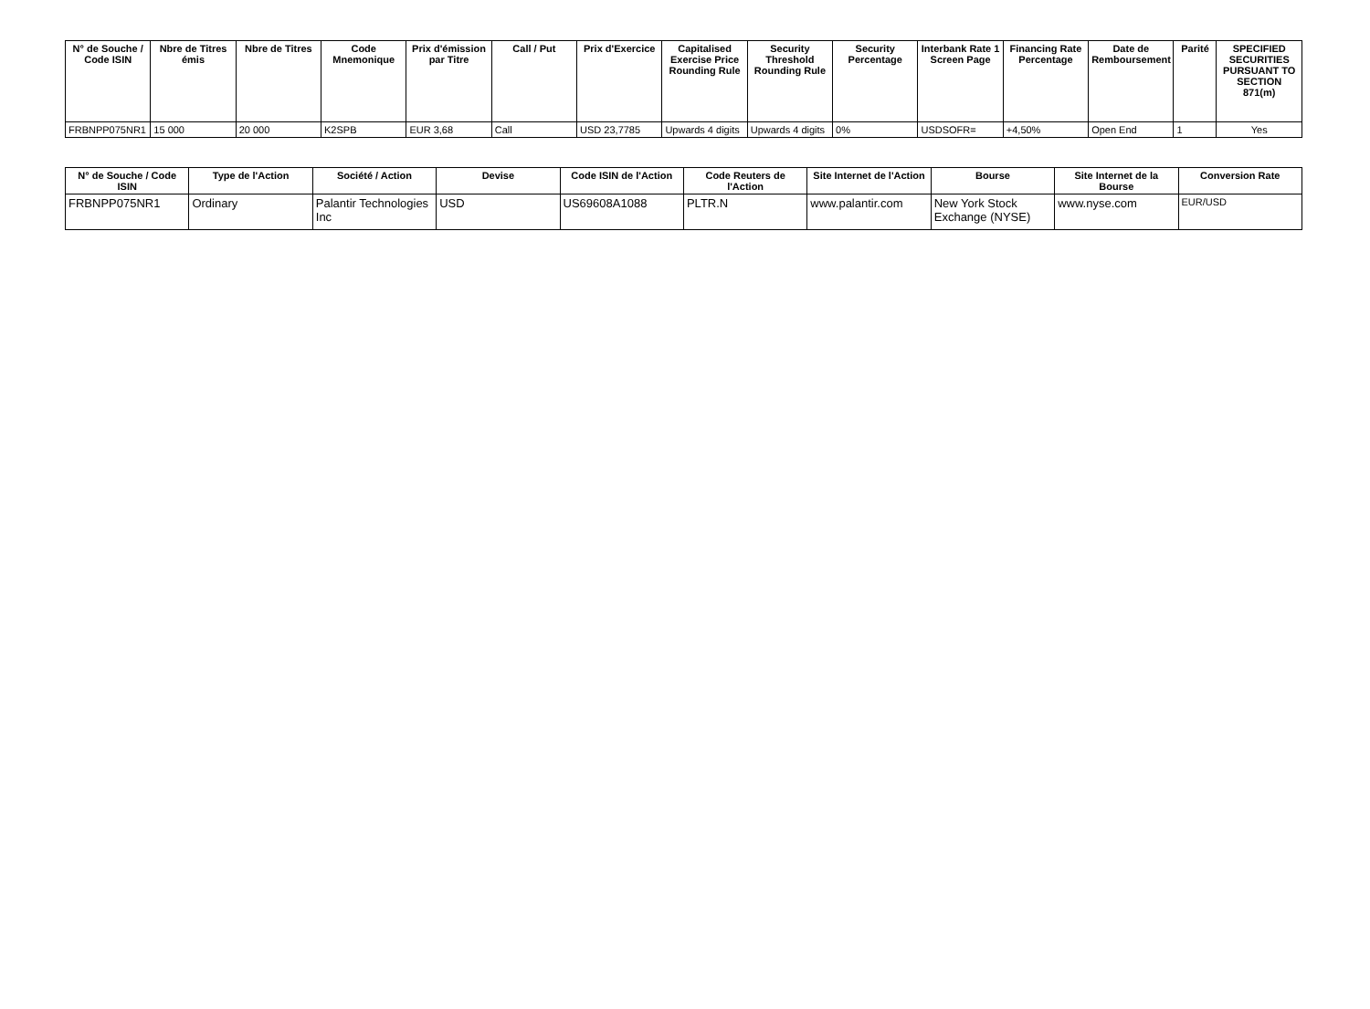| N° de Souche / Code ISIN | Nbre de Titres émis | Nbre de Titres | Code Mnemonique | Prix d'émission par Titre | Call / Put | Prix d'Exercice | Capitalised Exercise Price Rounding Rule | Security Threshold Rounding Rule | Security Percentage | Interbank Rate 1 Screen Page | Financing Rate Percentage | Date de Remboursement | Parité | SPECIFIED SECURITIES PURSUANT TO SECTION 871(m) |
| --- | --- | --- | --- | --- | --- | --- | --- | --- | --- | --- | --- | --- | --- | --- |
| FRBNPP075NR1 | 15 000 | 20 000 | K2SPB | EUR 3,68 | Call | USD 23,7785 | Upwards 4 digits | Upwards 4 digits | 0% | USDSOFR= | +4,50% | Open End | 1 | Yes |
| N° de Souche / Code ISIN | Type de l'Action | Société / Action | Devise | Code ISIN de l'Action | Code Reuters de l'Action | Site Internet de l'Action | Bourse | Site Internet de la Bourse | Conversion Rate |
| --- | --- | --- | --- | --- | --- | --- | --- | --- | --- |
| FRBNPP075NR1 | Ordinary | Palantir Technologies Inc | USD | US69608A1088 | PLTR.N | www.palantir.com | New York Stock Exchange (NYSE) | www.nyse.com | EUR/USD |